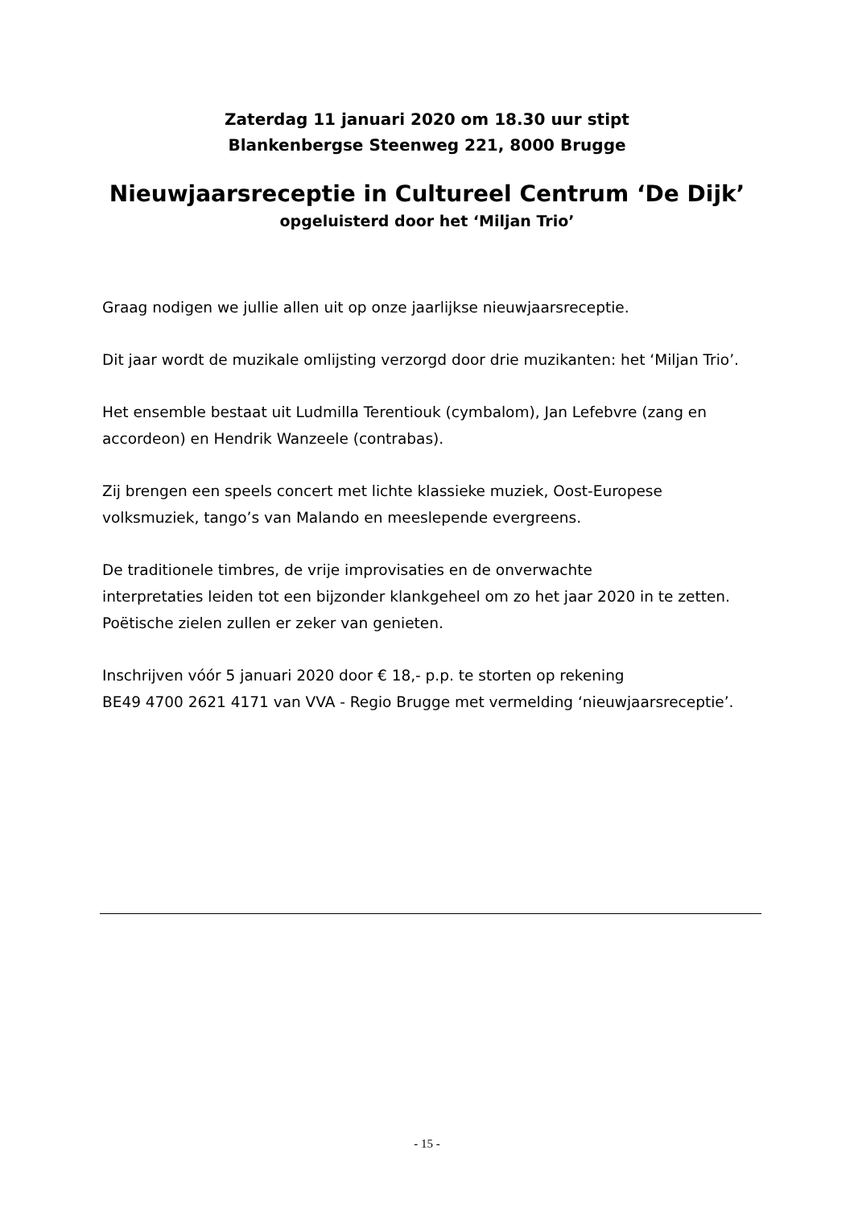Zaterdag 11 januari 2020 om 18.30 uur stipt
Blankenbergse Steenweg 221, 8000 Brugge
Nieuwjaarsreceptie in Cultureel Centrum ‘De Dijk’
opgeluisterd door het ‘Miljan Trio’
Graag nodigen we jullie allen uit op onze jaarlijkse nieuwjaarsreceptie.
Dit jaar wordt de muzikale omlijsting verzorgd door drie muzikanten: het ‘Miljan Trio’.
Het ensemble bestaat uit Ludmilla Terentiouk (cymbalom), Jan Lefebvre (zang en accordeon) en Hendrik Wanzeele (contrabas).
Zij brengen een speels concert met lichte klassieke muziek, Oost-Europese
volksmuziek, tango’s van Malando en meeslepende evergreens.
De traditionele timbres, de vrije improvisaties en de onverwachte
interpretaties leiden tot een bijzonder klankgeheel om zo het jaar 2020 in te zetten. Poëtische zielen zullen er zeker van genieten.
Inschrijven vóór 5 januari 2020 door € 18,- p.p. te storten op rekening
BE49 4700 2621 4171 van VVA - Regio Brugge met vermelding ‘nieuwjaarsreceptie’.
- 15 -